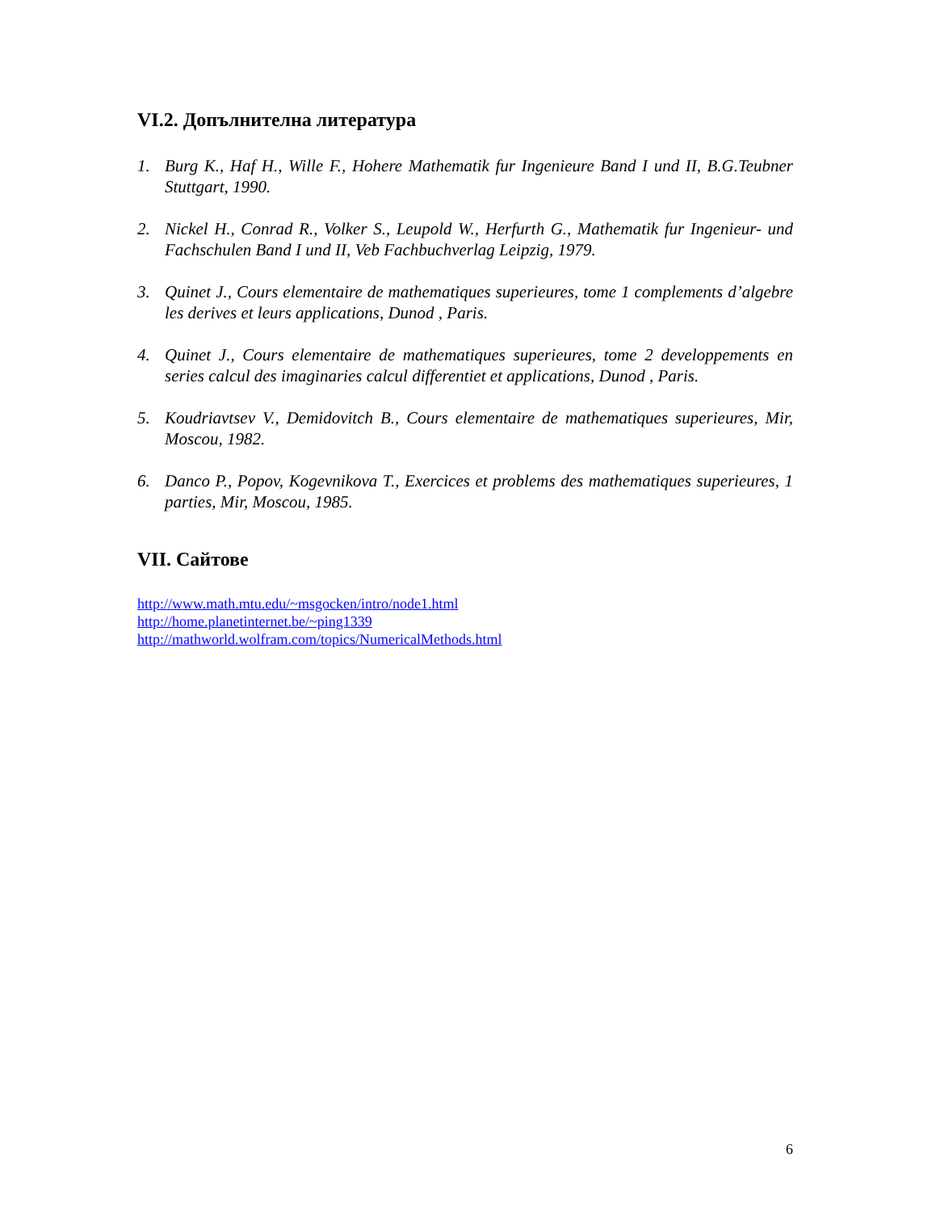VI.2. Допълнителна литература
1. Burg K., Haf H., Wille F., Hohere Mathematik fur Ingenieure Band I und II, B.G.Teubner Stuttgart, 1990.
2. Nickel H., Conrad R., Volker S., Leupold W., Herfurth G., Mathematik fur Ingenieur- und Fachschulen Band I und II, Veb Fachbuchverlag Leipzig, 1979.
3. Quinet J., Cours elementaire de mathematiques superieures, tome 1 complements d’algebre les derives et leurs applications, Dunod , Paris.
4. Quinet J., Cours elementaire de mathematiques superieures, tome 2 developpements en series calcul des imaginaries calcul differentiet et applications, Dunod , Paris.
5. Koudriavtsev V., Demidovitch B., Cours elementaire de mathematiques superieures, Mir, Moscou, 1982.
6. Danco P., Popov, Kogevnikova T., Exercices et problems des mathematiques superieures, 1 parties, Mir, Moscou, 1985.
VII. Сайтове
http://www.math.mtu.edu/~msgocken/intro/node1.html
http://home.planetinternet.be/~ping1339
http://mathworld.wolfram.com/topics/NumericalMethods.html
6